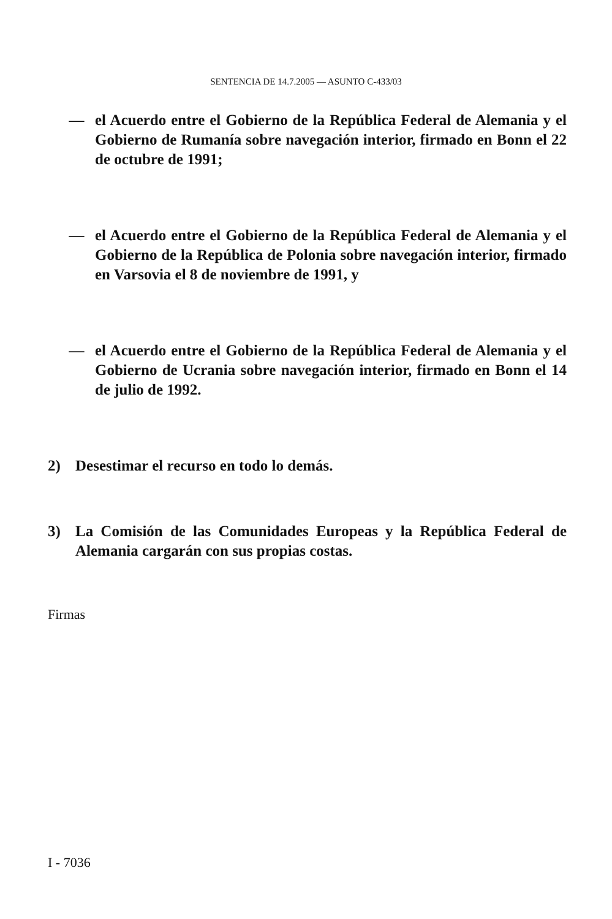SENTENCIA DE 14.7.2005 — ASUNTO C-433/03
— el Acuerdo entre el Gobierno de la República Federal de Alemania y el Gobierno de Rumanía sobre navegación interior, firmado en Bonn el 22 de octubre de 1991;
— el Acuerdo entre el Gobierno de la República Federal de Alemania y el Gobierno de la República de Polonia sobre navegación interior, firmado en Varsovia el 8 de noviembre de 1991, y
— el Acuerdo entre el Gobierno de la República Federal de Alemania y el Gobierno de Ucrania sobre navegación interior, firmado en Bonn el 14 de julio de 1992.
2) Desestimar el recurso en todo lo demás.
3) La Comisión de las Comunidades Europeas y la República Federal de Alemania cargarán con sus propias costas.
Firmas
I - 7036